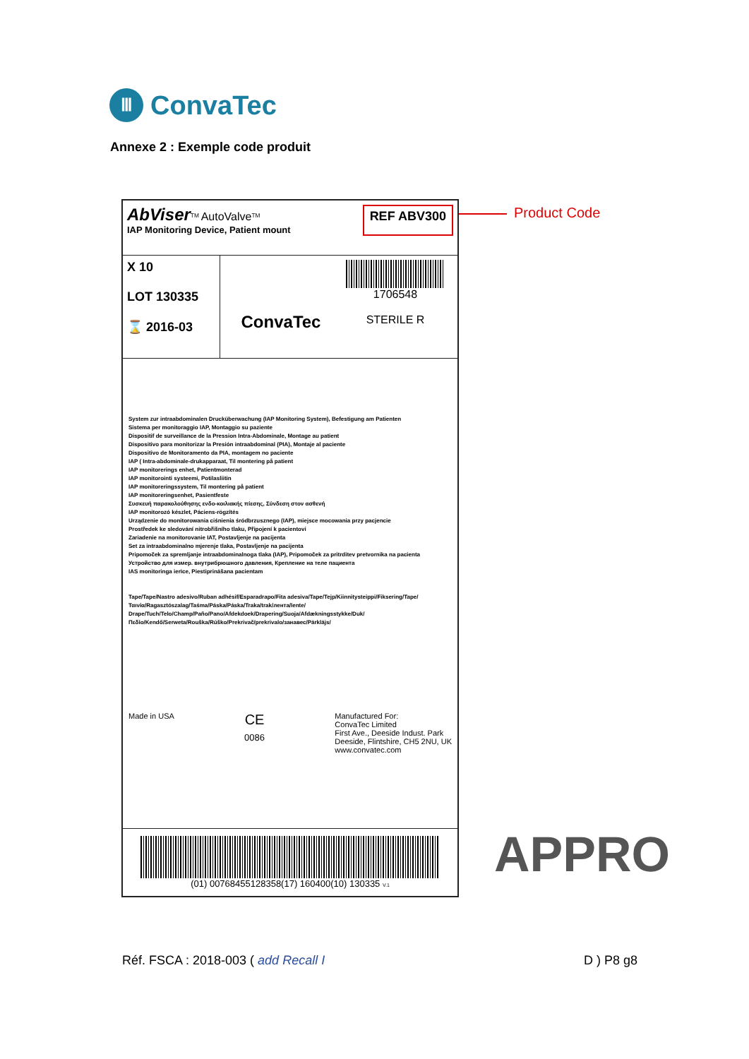Ⅲ
ConvaTec
Annexe 2 : Exemple code produit
Product Code
AbViser<sup>TM</sup> AutoValve<sup>TM</sup>
IAP Monitoring Device, Patient mount
REF ABV300
X 10
LOT 130335
⌛ 2016-03
ConvaTec
1706548
STERILE R
System zur intraabdominalen Drucküberwachung (IAP Monitoring System), Befestigung am Patienten
Sistema per monitoraggio IAP, Montaggio su paziente
Dispositif de surveillance de la Pression Intra-Abdominale, Montage au patient
Dispositivo para monitorizar la Presión intraabdominal (PIA), Montaje al paciente
Dispositivo de Monitoramento da PIA, montagem no paciente
IAP ( Intra-abdominale-drukapparaat, Til montering på patient
IAP monitorerings enhet, Patientmonterad
IAP monitorointi systeemi, Potilasliitin
IAP monitoreringssystem, Til montering på patient
IAP monitoreringsenhet, Pasientfeste
Συσκευή παρακολούθησης ενδο-κοιλιακής πίεσης, Σύνδεση στον ασθενή
IAP monitorozó készlet, Páciens-rögzítés
Urządzenie do monitorowania ciśnienia śródbrzusznego (IAP), miejsce mocowania przy pacjencie
Prostředek ke sledování nitrobřišního tlaku, Připojení k pacientovi
Zariadenie na monitorovanie IAT, Postavljenje na pacijenta
Set za intraabdominalno mjerenje tlaka, Postavljenje na pacijenta
Pripomoček za spremljanje intraabdominalnoga tlaka (IAP), Pripomoček za pritrditev pretvornika na pacienta
Устройство для измер. внутрибрюшного давления, Крепление на теле пациента
IAS monitoringa ierīce, Piestiprināšana pacientam
Tape/Tape/Nastro adesivo/Ruban adhésif/Esparadrapo/Fita adesiva/Tape/Tejp/Kiinnitysteippi/Fiksering/Tape/Ταινία/Ragasztószalag/Taśma/Páska/Páska/Traka/trak/лента/lente/
Drape/Tuch/Telo/Champ/Paño/Pano/Afdekdoek/Drapering/Suoja/Afdækningsstykke/Duk/Πεδίο/Kendő/Serweta/Rouška/Rúško/Prekrivač/prekrivalo/занавес/Pārklājs/
Made in USA
CE
0086
Manufactured For:
ConvaTec Limited
First Ave., Deeside Indust. Park
Deeside, Flintshire, CH5 2NU, UK
www.convatec.com
(01) 00768455128358(17) 160400(10) 130335 V.1
APPRO
Réf. FSCA : 2018-003 ( add Recall I
D ) P8 g8